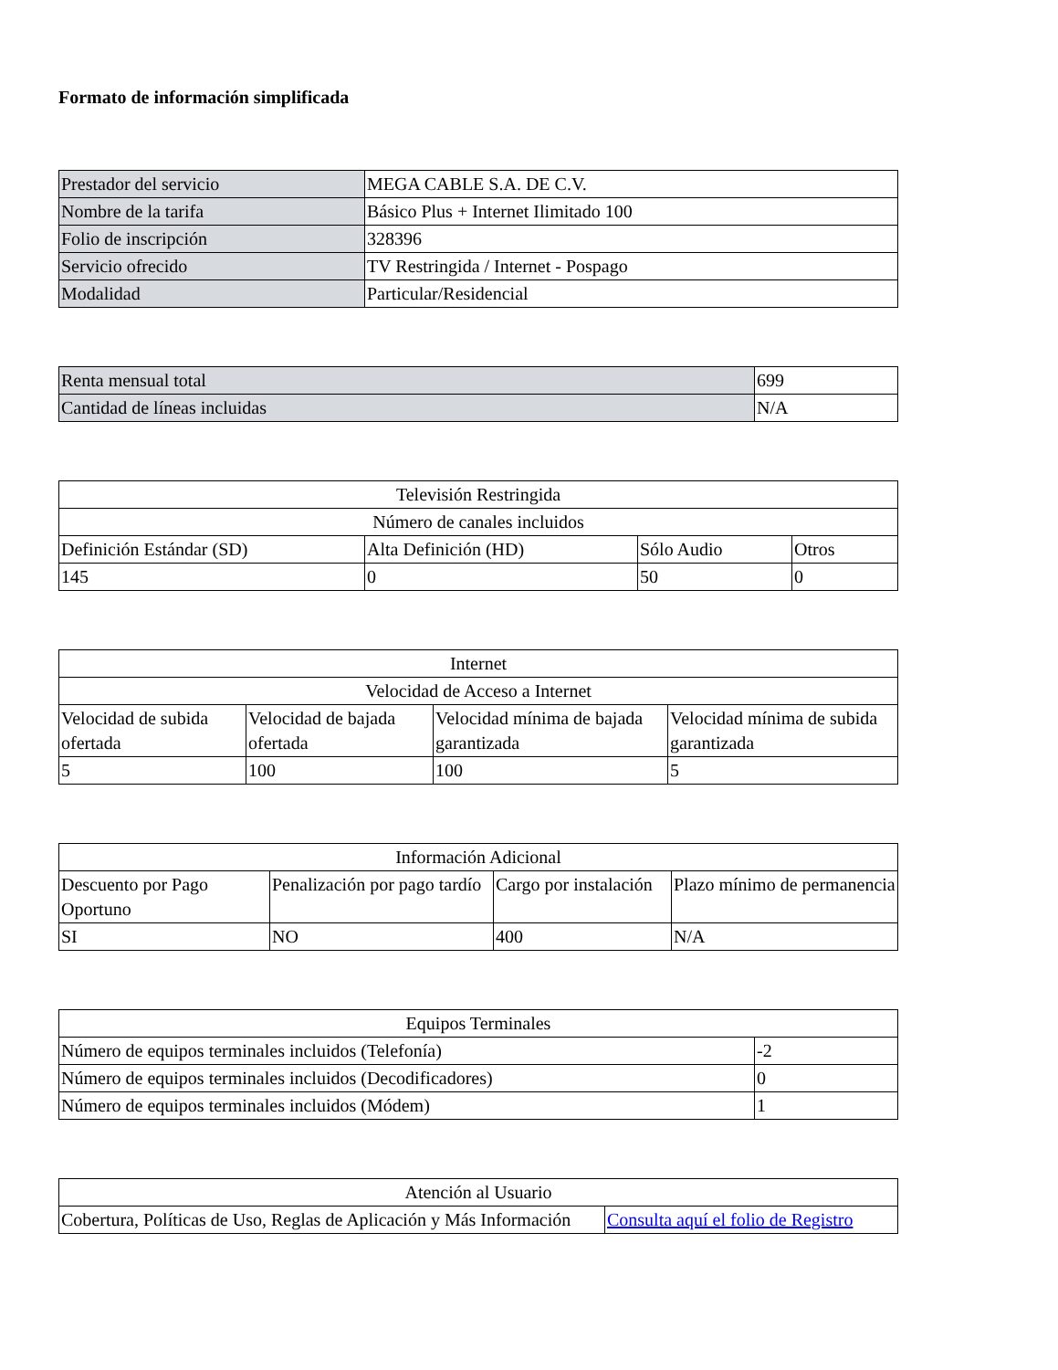Formato de información simplificada
| Prestador del servicio | MEGA CABLE S.A. DE C.V. |
| Nombre de la tarifa | Básico Plus + Internet Ilimitado 100 |
| Folio de inscripción | 328396 |
| Servicio ofrecido | TV Restringida / Internet - Pospago |
| Modalidad | Particular/Residencial |
| Renta mensual total | 699 |
| Cantidad de líneas incluidas | N/A |
| Televisión Restringida | | | |
| --- | --- | --- | --- |
| Número de canales incluidos | | | |
| Definición Estándar (SD) | Alta Definición (HD) | Sólo Audio | Otros |
| 145 | 0 | 50 | 0 |
| Internet | | | |
| --- | --- | --- | --- |
| Velocidad de Acceso a Internet | | | |
| Velocidad de subida ofertada | Velocidad de bajada ofertada | Velocidad mínima de bajada garantizada | Velocidad mínima de subida garantizada |
| 5 | 100 | 100 | 5 |
| Información Adicional | | | |
| --- | --- | --- | --- |
| Descuento por Pago Oportuno | Penalización por pago tardío | Cargo por instalación | Plazo mínimo de permanencia |
| SI | NO | 400 | N/A |
| Equipos Terminales | |
| --- | --- |
| Número de equipos terminales incluidos (Telefonía) | -2 |
| Número de equipos terminales incluidos (Decodificadores) | 0 |
| Número de equipos terminales incluidos (Módem) | 1 |
| Atención al Usuario | |
| --- | --- |
| Cobertura, Políticas de Uso, Reglas de Aplicación y Más Información | Consulta aquí el folio de Registro |